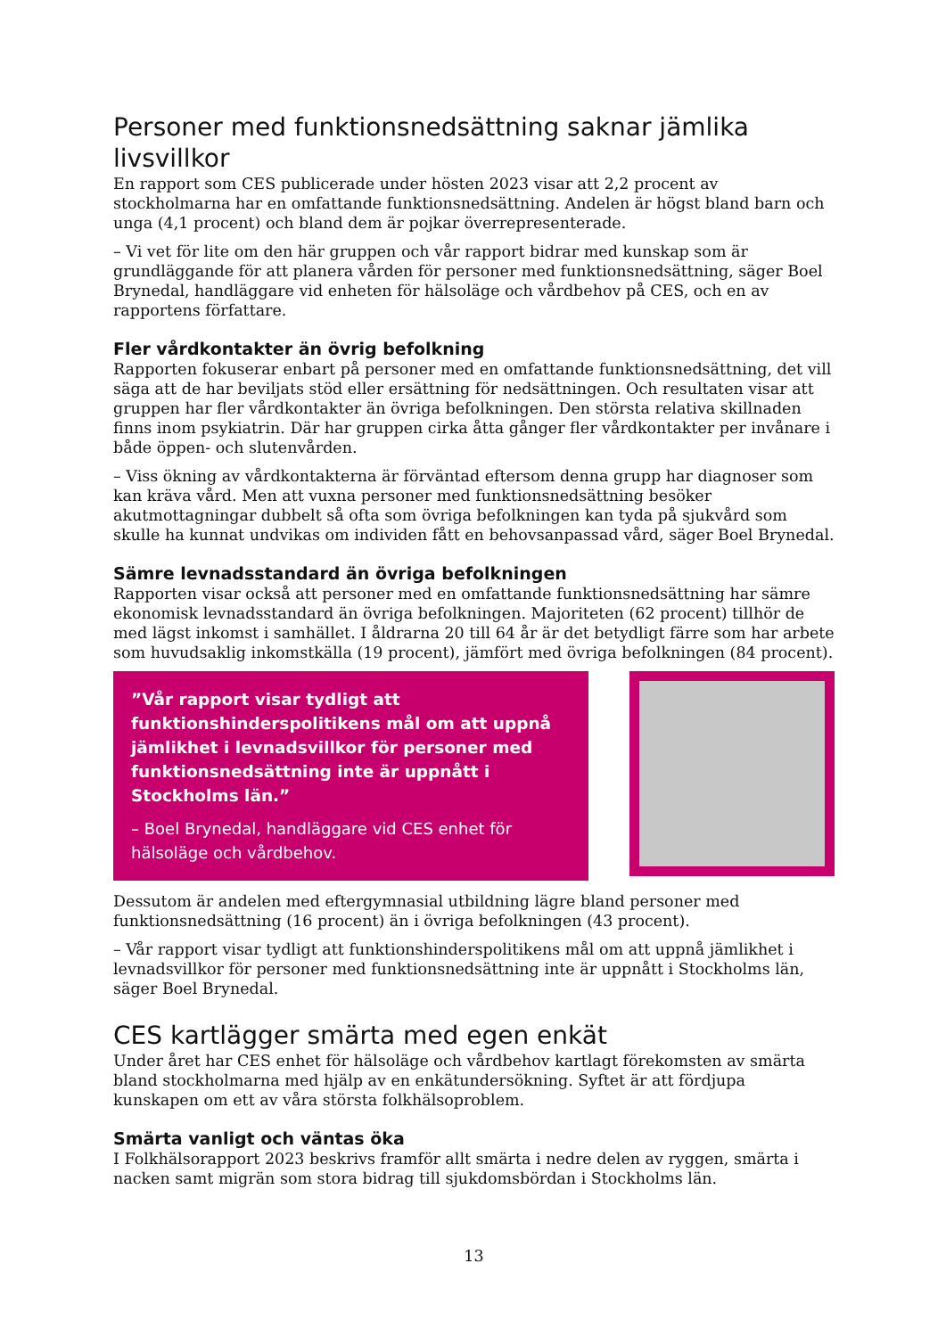Personer med funktionsnedsättning saknar jämlika livsvillkor
En rapport som CES publicerade under hösten 2023 visar att 2,2 procent av stockholmarna har en omfattande funktionsnedsättning. Andelen är högst bland barn och unga (4,1 procent) och bland dem är pojkar överrepresenterade.
– Vi vet för lite om den här gruppen och vår rapport bidrar med kunskap som är grundläggande för att planera vården för personer med funktionsnedsättning, säger Boel Brynedal, handläggare vid enheten för hälsoläge och vårdbehov på CES, och en av rapportens författare.
Fler vårdkontakter än övrig befolkning
Rapporten fokuserar enbart på personer med en omfattande funktionsnedsättning, det vill säga att de har beviljats stöd eller ersättning för nedsättningen. Och resultaten visar att gruppen har fler vårdkontakter än övriga befolkningen. Den största relativa skillnaden finns inom psykiatrin. Där har gruppen cirka åtta gånger fler vårdkontakter per invånare i både öppen- och slutenvården.
– Viss ökning av vårdkontakterna är förväntad eftersom denna grupp har diagnoser som kan kräva vård. Men att vuxna personer med funktionsnedsättning besöker akutmottagningar dubbelt så ofta som övriga befolkningen kan tyda på sjukvård som skulle ha kunnat undvikas om individen fått en behovsanpassad vård, säger Boel Brynedal.
Sämre levnadsstandard än övriga befolkningen
Rapporten visar också att personer med en omfattande funktionsnedsättning har sämre ekonomisk levnadsstandard än övriga befolkningen. Majoriteten (62 procent) tillhör de med lägst inkomst i samhället. I åldrarna 20 till 64 år är det betydligt färre som har arbete som huvudsaklig inkomstkälla (19 procent), jämfört med övriga befolkningen (84 procent).
”Vår rapport visar tydligt att funktionshinderspolitikens mål om att uppnå jämlikhet i levnadsvillkor för personer med funktionsnedsättning inte är uppnått i Stockholms län.”
– Boel Brynedal, handläggare vid CES enhet för hälsoläge och vårdbehov.
Dessutom är andelen med eftergymnasial utbildning lägre bland personer med funktionsnedsättning (16 procent) än i övriga befolkningen (43 procent).
– Vår rapport visar tydligt att funktionshinderspolitikens mål om att uppnå jämlikhet i levnadsvillkor för personer med funktionsnedsättning inte är uppnått i Stockholms län, säger Boel Brynedal.
CES kartlägger smärta med egen enkät
Under året har CES enhet för hälsoläge och vårdbehov kartlagt förekomsten av smärta bland stockholmarna med hjälp av en enkätundersökning. Syftet är att fördjupa kunskapen om ett av våra största folkhälsoproblem.
Smärta vanligt och väntas öka
I Folkhälsorapport 2023 beskrivs framför allt smärta i nedre delen av ryggen, smärta i nacken samt migrän som stora bidrag till sjukdomsbördan i Stockholms län.
13